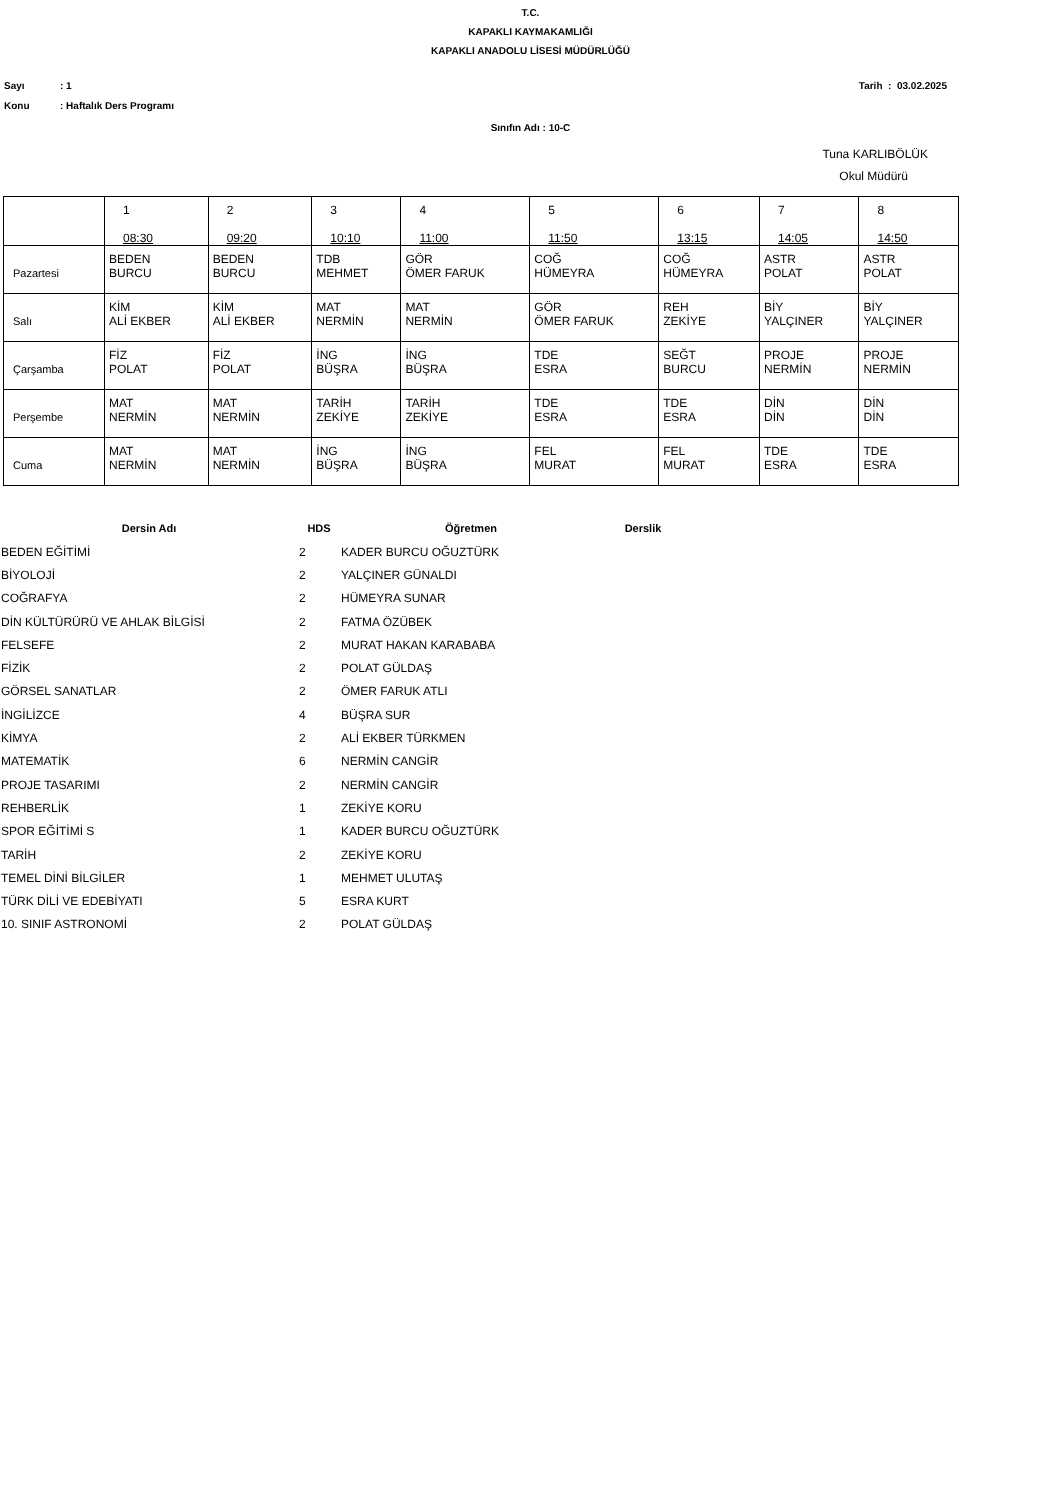T.C.
KAPAKLI KAYMAKAMLIĞI
KAPAKLI ANADOLU LİSESİ MÜDÜRLÜĞÜ
Sayı: 1 Tarih : 03.02.2025
Konu: Haftalık Ders Programı
Sınıfın Adı : 10-C
Tuna KARLIBÖLÜK
Okul Müdürü
| | 1 08:30 | 2 09:20 | 3 10:10 | 4 11:00 | 5 11:50 | 6 13:15 | 7 14:05 | 8 14:50 |
| Pazartesi | BEDEN BURCU | BEDEN BURCU | TDB MEHMET | GÖR ÖMER FARUK | COĞ HÜMEYRA | COĞ HÜMEYRA | ASTR POLAT | ASTR POLAT |
| Salı | KİM ALİ EKBER | KİM ALİ EKBER | MAT NERMİN | MAT NERMİN | GÖR ÖMER FARUK | REH ZEKİYE | BİY YALÇINER | BİY YALÇINER |
| Çarşamba | FİZ POLAT | FİZ POLAT | İNG BÜŞRA | İNG BÜŞRA | TDE ESRA | SEĞT BURCU | PROJE NERMİN | PROJE NERMİN |
| Perşembe | MAT NERMİN | MAT NERMİN | TARİH ZEKİYE | TARİH ZEKİYE | TDE ESRA | TDE ESRA | DİN DİN | DİN DİN |
| Cuma | MAT NERMİN | MAT NERMİN | İNG BÜŞRA | İNG BÜŞRA | FEL MURAT | FEL MURAT | TDE ESRA | TDE ESRA |
| Dersin Adı | HDS | Öğretmen | Derslik |
| --- | --- | --- | --- |
| BEDEN EĞİTİMİ | 2 | KADER BURCU OĞUZTÜRK | |
| BİYOLOJİ | 2 | YALÇINER GÜNALDI | |
| COĞRAFYA | 2 | HÜMEYRA SUNAR | |
| DİN KÜLTÜRÜRÜ VE AHLAK BİLGİSİ | 2 | FATMA ÖZÜBEK | |
| FELSEFE | 2 | MURAT HAKAN KARABABA | |
| FİZİK | 2 | POLAT GÜLDAŞ | |
| GÖRSEL SANATLAR | 2 | ÖMER FARUK ATLI | |
| İNGİLİZCE | 4 | BÜŞRA SUR | |
| KİMYA | 2 | ALİ EKBER TÜRKMEN | |
| MATEMATİK | 6 | NERMİN CANGİR | |
| PROJE TASARIMI | 2 | NERMİN CANGİR | |
| REHBERLİK | 1 | ZEKİYE KORU | |
| SPOR EĞİTİMİ S | 1 | KADER BURCU OĞUZTÜRK | |
| TARİH | 2 | ZEKİYE KORU | |
| TEMEL DİNİ BİLGİLER | 1 | MEHMET ULUTAŞ | |
| TÜRK DİLİ VE EDEBİYATI | 5 | ESRA KURT | |
| 10. SINIF ASTRONOMİ | 2 | POLAT GÜLDAŞ | |